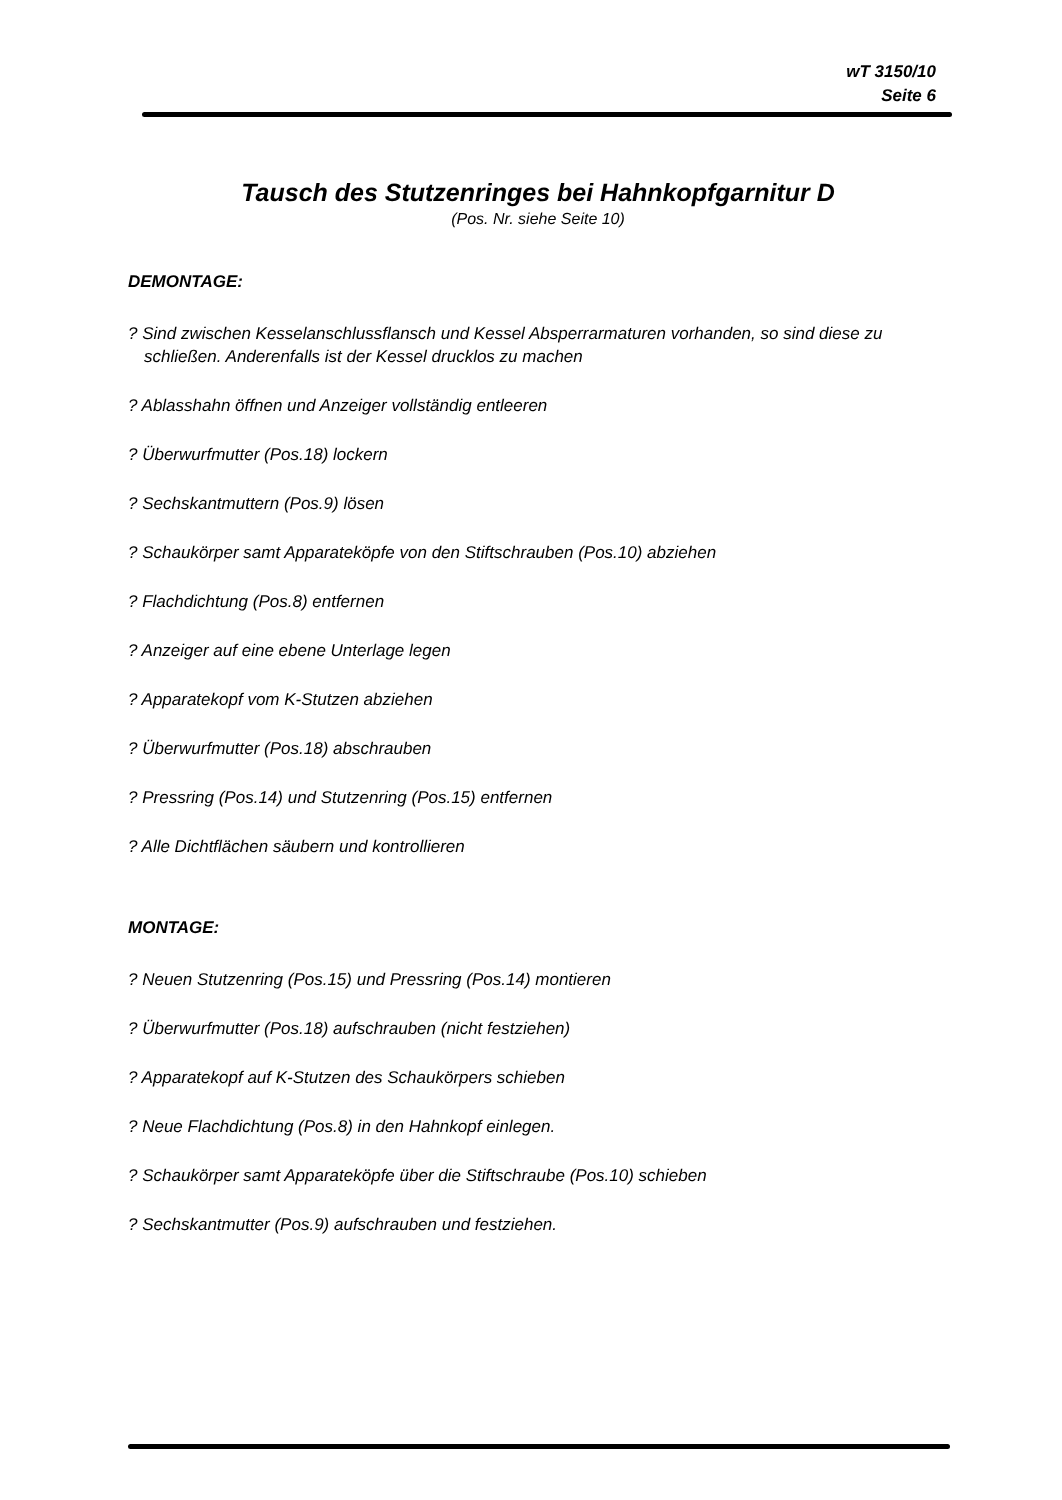wT 3150/10
Seite 6
Tausch des Stutzenringes bei Hahnkopfgarnitur D
(Pos. Nr. siehe Seite 10)
DEMONTAGE:
? Sind zwischen Kesselanschlussflansch und Kessel Absperrarmaturen vorhanden, so sind diese zu schließen. Anderenfalls ist der Kessel drucklos zu machen
? Ablasshahn öffnen und Anzeiger vollständig entleeren
? Überwurfmutter (Pos.18) lockern
? Sechskantmuttern (Pos.9) lösen
? Schaukörper samt Apparateköpfe von den Stiftschrauben (Pos.10) abziehen
? Flachdichtung (Pos.8) entfernen
? Anzeiger auf eine ebene Unterlage legen
? Apparatekopf vom K-Stutzen abziehen
? Überwurfmutter (Pos.18) abschrauben
? Pressring (Pos.14) und Stutzenring (Pos.15) entfernen
? Alle Dichtflächen säubern und kontrollieren
MONTAGE:
? Neuen Stutzenring (Pos.15) und Pressring (Pos.14) montieren
? Überwurfmutter (Pos.18) aufschrauben (nicht festziehen)
? Apparatekopf auf K-Stutzen des Schaukörpers schieben
? Neue Flachdichtung (Pos.8) in den Hahnkopf einlegen.
? Schaukörper samt Apparateköpfe über die Stiftschraube (Pos.10) schieben
? Sechskantmutter (Pos.9) aufschrauben und festziehen.